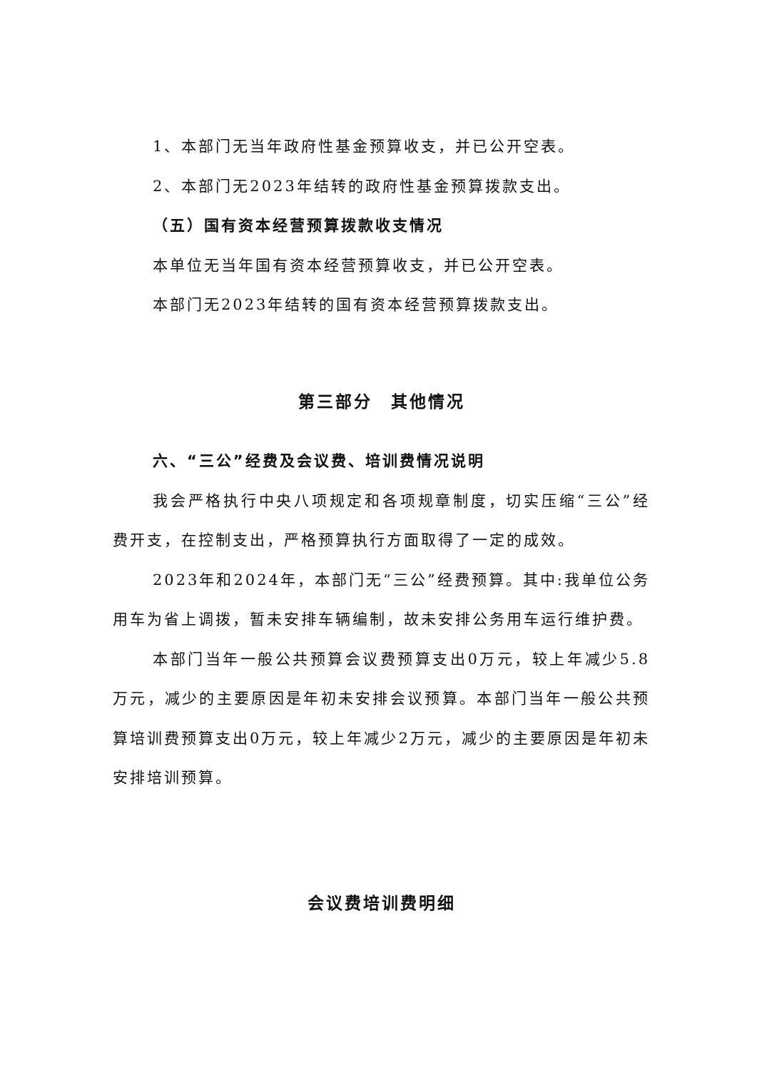1、本部门无当年政府性基金预算收支，并已公开空表。
2、本部门无2023年结转的政府性基金预算拨款支出。
（五）国有资本经营预算拨款收支情况
本单位无当年国有资本经营预算收支，并已公开空表。
本部门无2023年结转的国有资本经营预算拨款支出。
第三部分　其他情况
六、“三公”经费及会议费、培训费情况说明
我会严格执行中央八项规定和各项规章制度，切实压缩“三公”经费开支，在控制支出，严格预算执行方面取得了一定的成效。
2023年和2024年，本部门无“三公”经费预算。其中:我单位公务用车为省上调拨，暂未安排车辆编制，故未安排公务用车运行维护费。
本部门当年一般公共预算会议费预算支出0万元，较上年减少5.8万元，减少的主要原因是年初未安排会议预算。本部门当年一般公共预算培训费预算支出0万元，较上年减少2万元，减少的主要原因是年初未安排培训预算。
会议费培训费明细